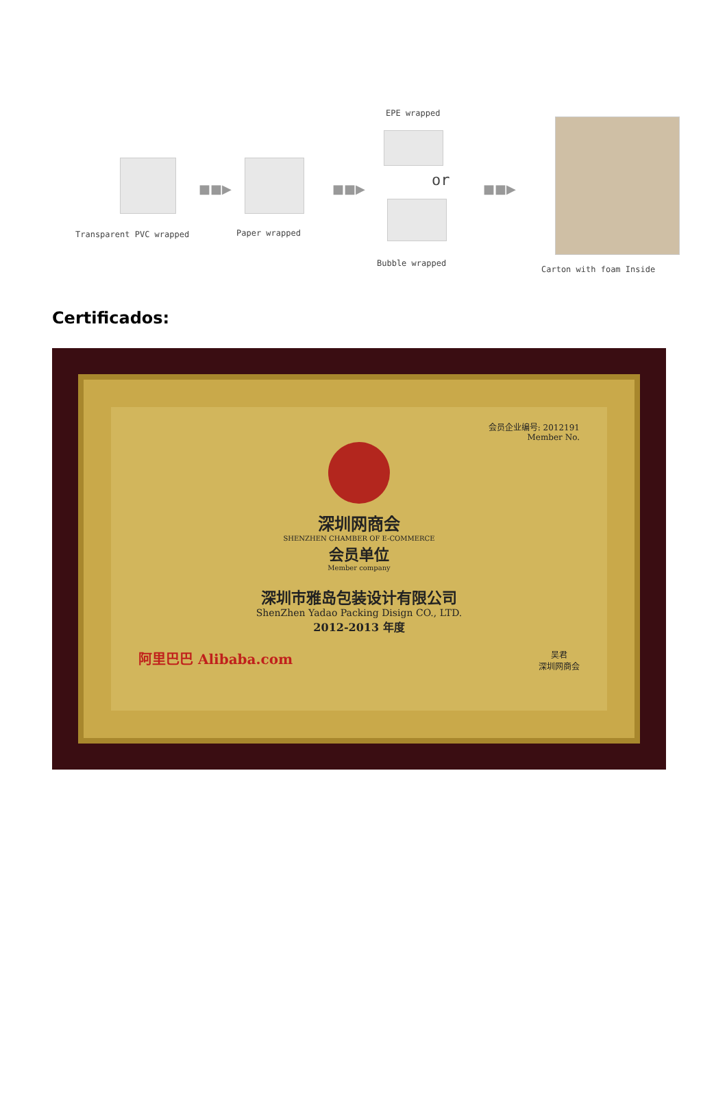■■▶ ■■▶ ■■▶
EPE wrapped
or
Transparent PVC wrapped Paper wrapped
Bubble wrapped
Carton with foam Inside
Certificados:
会员企业编号: 2012191
Member No.
深圳网商会
SHENZHEN CHAMBER OF E-COMMERCE
会员单位
Member company
深圳市雅岛包装设计有限公司
ShenZhen Yadao Packing Disign CO., LTD.
2012-2013 年度
阿里巴巴 Alibaba.com 吴君
深圳网商会